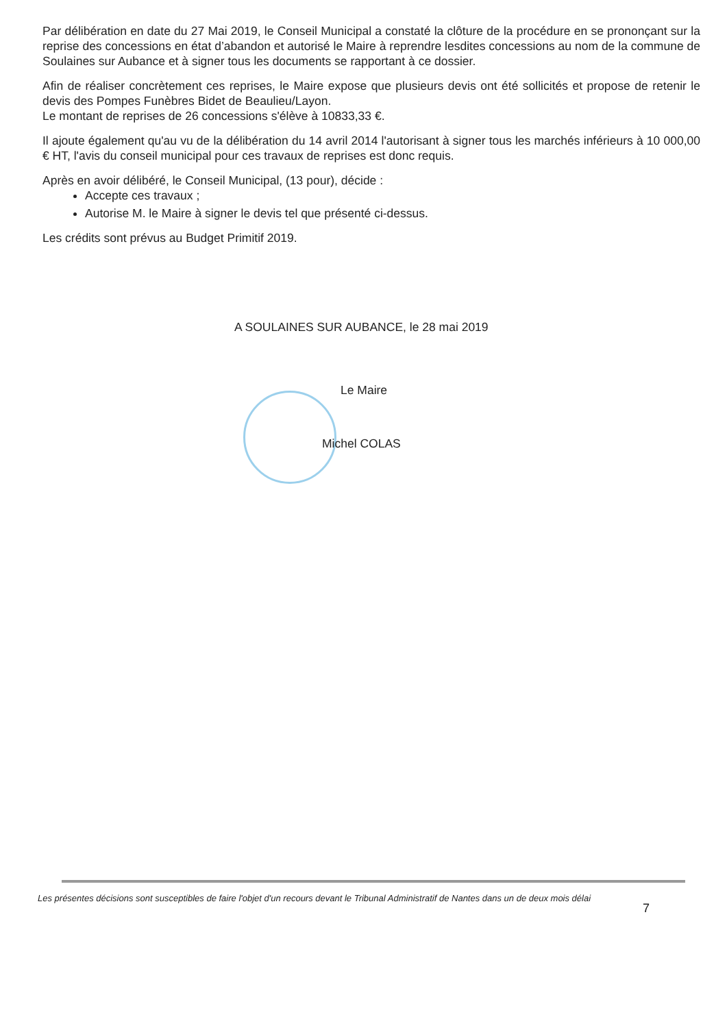Par délibération en date du 27 Mai 2019, le Conseil Municipal a constaté la clôture de la procédure en se prononçant sur la reprise des concessions en état d’abandon et autorisé le Maire à reprendre lesdites concessions au nom de la commune de Soulaines sur Aubance et à signer tous les documents se rapportant à ce dossier.
Afin de réaliser concrètement ces reprises, le Maire expose que plusieurs devis ont été sollicités et propose de retenir le devis des Pompes Funèbres Bidet de Beaulieu/Layon.
Le montant de reprises de 26 concessions s'élève à 10833,33 €.
Il ajoute également qu'au vu de la délibération du 14 avril 2014 l'autorisant à signer tous les marchés inférieurs à 10 000,00 € HT, l'avis du conseil municipal pour ces travaux de reprises est donc requis.
Après en avoir délibéré, le Conseil Municipal, (13 pour), décide :
Accepte ces travaux ;
Autorise M. le Maire à signer le devis tel que présenté ci-dessus.
Les crédits sont prévus au Budget Primitif 2019.
A SOULAINES SUR AUBANCE, le 28 mai 2019
Le Maire
Michel COLAS
Les présentes décisions sont susceptibles de faire l'objet d'un recours devant le Tribunal Administratif de Nantes dans un de deux mois délai
7